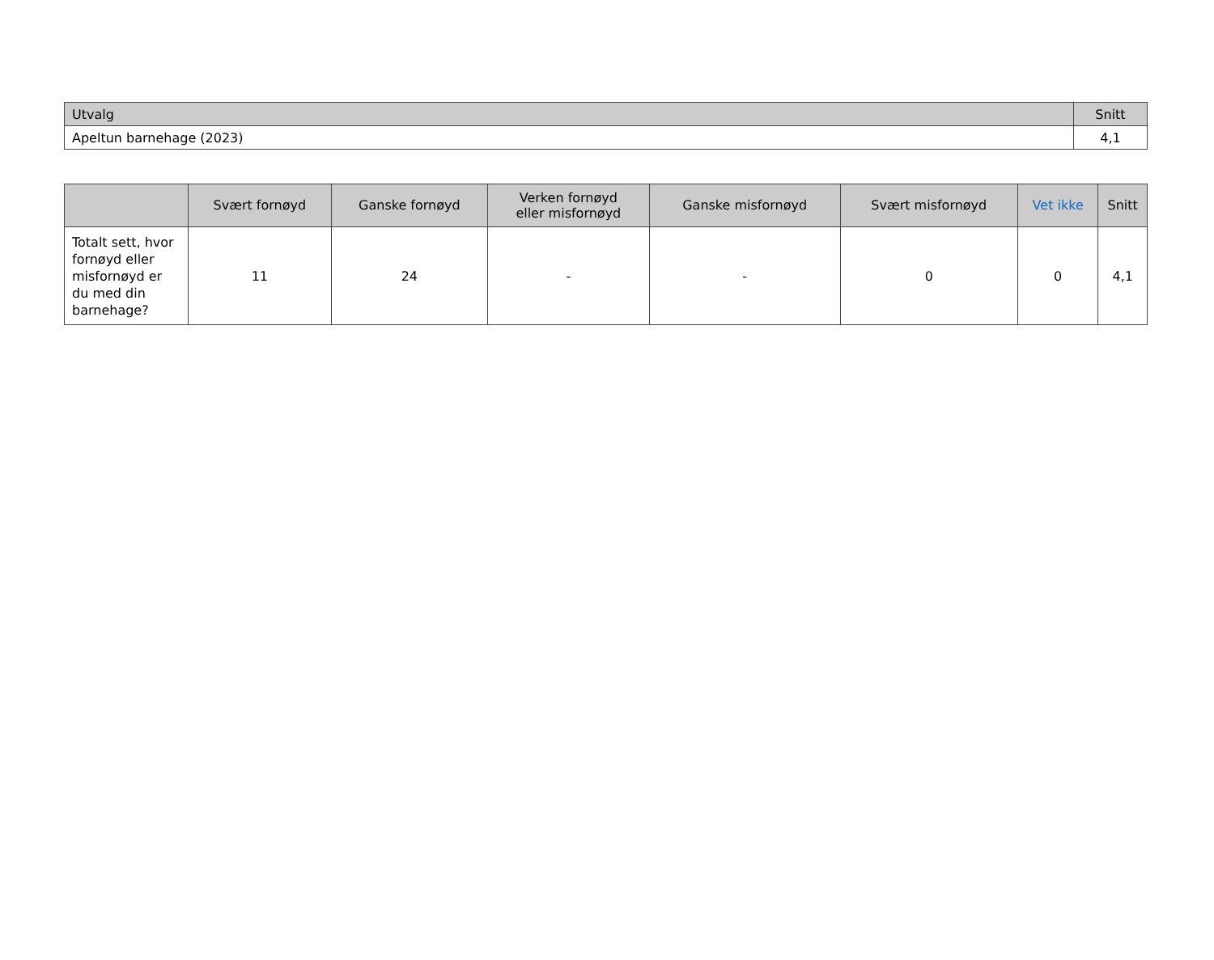| Utvalg | Snitt |
| --- | --- |
| Apeltun barnehage (2023) | 4,1 |
| | Svært fornøyd | Ganske fornøyd | Verken fornøyd eller misfornøyd | Ganske misfornøyd | Svært misfornøyd | Vet ikke | Snitt |
| --- | --- | --- | --- | --- | --- | --- | --- |
| Totalt sett, hvor fornøyd eller misfornøyd er du med din barnehage? | 11 | 24 | - | - | 0 | 0 | 4,1 |